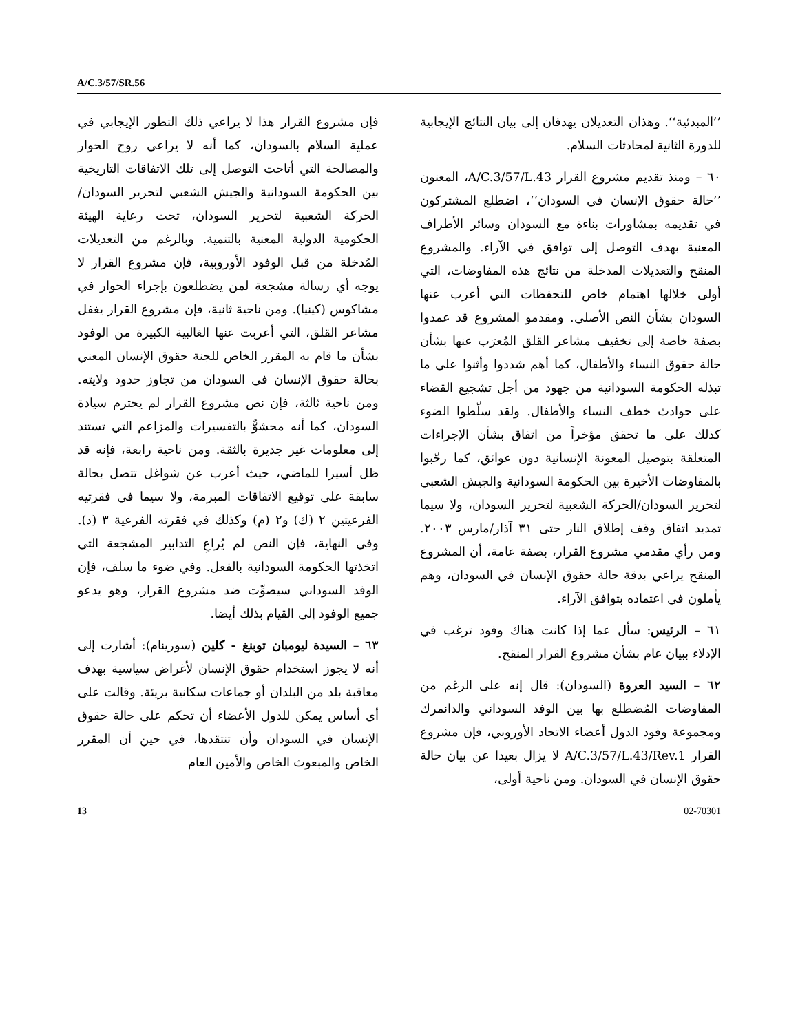A/C.3/57/SR.56
’’المبدئية‘‘. وهذان التعديلان يهدفان إلى بيان النتائج الإيجابية للدورة الثانية لمحادثات السلام.
٦٠ – ومنذ تقديم مشروع القرار A/C.3/57/L.43، المعنون ’’حالة حقوق الإنسان في السودان‘‘، اضطلع المشتركون في تقديمه بمشاورات بناءة مع السودان وسائر الأطراف المعنية بهدف التوصل إلى توافق في الآراء. والمشروع المنقح والتعديلات المدخلة من نتائج هذه المفاوضات، التي أولى خلالها اهتمام خاص للتحفظات التي أعرب عنها السودان بشأن النص الأصلي. ومقدمو المشروع قد عمدوا بصفة خاصة إلى تخفيف مشاعر القلق المُعرَب عنها بشأن حالة حقوق النساء والأطفال، كما أهم شددوا وأثنوا على ما تبذله الحكومة السودانية من جهود من أجل تشجيع القضاء على حوادث خطف النساء والأطفال. ولقد سلّطوا الضوء كذلك على ما تحقق مؤخراً من اتفاق بشأن الإجراءات المتعلقة بتوصيل المعونة الإنسانية دون عوائق، كما رحّبوا بالمفاوضات الأخيرة بين الحكومة السودانية والجيش الشعبي لتحرير السودان/الحركة الشعبية لتحرير السودان، ولا سيما تمديد اتفاق وقف إطلاق النار حتى ٣١ آذار/مارس ٢٠٠٣. ومن رأي مقدمي مشروع القرار، بصفة عامة، أن المشروع المنقح يراعي بدقة حالة حقوق الإنسان في السودان، وهم يأملون في اعتماده بتوافق الآراء.
٦١ – الرئيس: سأل عما إذا كانت هناك وفود ترغب في الإدلاء ببيان عام بشأن مشروع القرار المنقح.
٦٢ – السيد العروة (السودان): قال إنه على الرغم من المفاوضات المُضطلع بها بين الوفد السوداني والدانمرك ومجموعة وفود الدول أعضاء الاتحاد الأوروبي، فإن مشروع القرار A/C.3/57/L.43/Rev.1 لا يزال بعيدا عن بيان حالة حقوق الإنسان في السودان. ومن ناحية أولى،
فإن مشروع القرار هذا لا يراعي ذلك التطور الإيجابي في عملية السلام بالسودان، كما أنه لا يراعي روح الحوار والمصالحة التي أتاحت التوصل إلى تلك الاتفاقات التاريخية بين الحكومة السودانية والجيش الشعبي لتحرير السودان/ الحركة الشعبية لتحرير السودان، تحت رعاية الهيئة الحكومية الدولية المعنية بالتنمية. وبالرغم من التعديلات المُدخلة من قبل الوفود الأوروبية، فإن مشروع القرار لا يوجه أي رسالة مشجعة لمن يضطلعون بإجراء الحوار في مشاكوس (كينيا). ومن ناحية ثانية، فإن مشروع القرار يغفل مشاعر القلق، التي أعربت عنها الغالبية الكبيرة من الوفود بشأن ما قام به المقرر الخاص للجنة حقوق الإنسان المعني بحالة حقوق الإنسان في السودان من تجاوز حدود ولايته. ومن ناحية ثالثة، فإن نص مشروع القرار لم يحترم سيادة السودان، كما أنه محشوٌّ بالتفسيرات والمزاعم التي تستند إلى معلومات غير جديرة بالثقة. ومن ناحية رابعة، فإنه قد ظل أسيرا للماضي، حيث أعرب عن شواغل تتصل بحالة سابقة على توقيع الاتفاقات المبرمة، ولا سيما في فقرتيه الفرعيتين ٢ (ك) و٢ (م) وكذلك في فقرته الفرعية ٣ (د). وفي النهاية، فإن النص لم يُراعِ التدابير المشجعة التي اتخذتها الحكومة السودانية بالفعل. وفي ضوء ما سلف، فإن الوفد السوداني سيصوِّت ضد مشروع القرار، وهو يدعو جميع الوفود إلى القيام بذلك أيضا.
٦٣ – السيدة ليومبان توبنغ - كلين (سورينام): أشارت إلى أنه لا يجوز استخدام حقوق الإنسان لأغراض سياسية بهدف معاقبة بلد من البلدان أو جماعات سكانية بريئة. وقالت على أي أساس يمكن للدول الأعضاء أن تحكم على حالة حقوق الإنسان في السودان وأن تنتقدها، في حين أن المقرر الخاص والمبعوث الخاص والأمين العام
13 02-70301